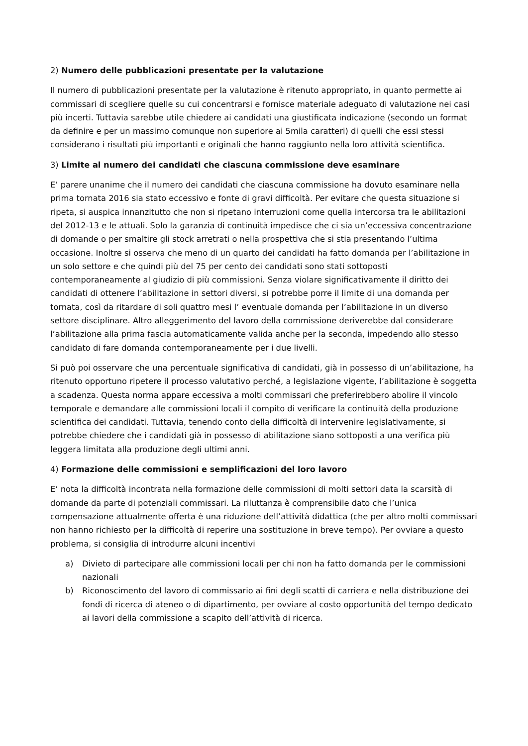2) Numero delle pubblicazioni presentate per la valutazione
Il numero di pubblicazioni presentate per la valutazione è ritenuto appropriato, in quanto permette ai commissari di scegliere quelle su cui concentrarsi e fornisce materiale adeguato di valutazione nei casi più incerti. Tuttavia sarebbe utile chiedere ai candidati una giustificata indicazione (secondo un format da definire e per un massimo comunque non superiore ai 5mila caratteri) di quelli che essi stessi considerano i risultati più importanti e originali che hanno raggiunto nella loro attività scientifica.
3) Limite al numero dei candidati che ciascuna commissione deve esaminare
E’ parere unanime che il numero dei candidati che ciascuna commissione ha dovuto esaminare nella prima tornata 2016 sia stato eccessivo e fonte di gravi difficoltà. Per evitare che questa situazione si ripeta, si auspica innanzitutto che non si ripetano interruzioni come quella intercorsa tra le abilitazioni del 2012-13 e le attuali. Solo la garanzia di continuità impedisce che ci sia un’eccessiva concentrazione di domande o per smaltire gli stock arretrati o nella prospettiva che si stia presentando l’ultima occasione. Inoltre si osserva che meno di un quarto dei candidati ha fatto domanda per l’abilitazione in un solo settore e che quindi più del 75 per cento dei candidati sono stati sottoposti contemporaneamente al giudizio di più commissioni. Senza violare significativamente il diritto dei candidati di ottenere l’abilitazione in settori diversi, si potrebbe porre il limite di una domanda per tornata, così da ritardare di soli quattro mesi l’ eventuale domanda per l’abilitazione in un diverso settore disciplinare. Altro alleggerimento del lavoro della commissione deriverebbe dal considerare l’abilitazione alla prima fascia automaticamente valida anche per la seconda, impedendo allo stesso candidato di fare domanda contemporaneamente per i due livelli.
Si può poi osservare che una percentuale significativa di candidati, già in possesso di un’abilitazione, ha ritenuto opportuno ripetere il processo valutativo perché, a legislazione vigente, l’abilitazione è soggetta a scadenza. Questa norma appare eccessiva a molti commissari che preferirebbero abolire il vincolo temporale e demandare alle commissioni locali il compito di verificare la continuità della produzione scientifica dei candidati. Tuttavia, tenendo conto della difficoltà di intervenire legislativamente, si potrebbe chiedere che i candidati già in possesso di abilitazione siano sottoposti a una verifica più leggera limitata alla produzione degli ultimi anni.
4) Formazione delle commissioni e semplificazioni del loro lavoro
E’ nota la difficoltà incontrata nella formazione delle commissioni di molti settori data la scarsità di domande da parte di potenziali commissari. La riluttanza è comprensibile dato che l’unica compensazione attualmente offerta è una riduzione dell’attività didattica (che per altro molti commissari non hanno richiesto per la difficoltà di reperire una sostituzione in breve tempo). Per ovviare a questo problema, si consiglia di introdurre alcuni incentivi
a) Divieto di partecipare alle commissioni locali per chi non ha fatto domanda per le commissioni nazionali
b) Riconoscimento del lavoro di commissario ai fini degli scatti di carriera e nella distribuzione dei fondi di ricerca di ateneo o di dipartimento, per ovviare al costo opportunità del tempo dedicato ai lavori della commissione a scapito dell’attività di ricerca.